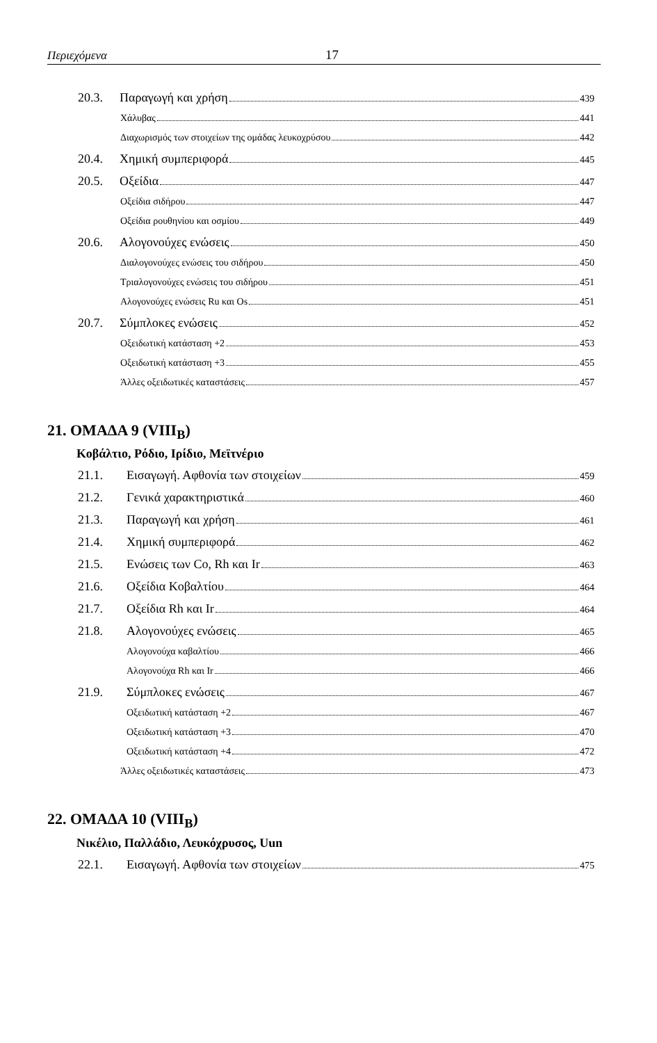Περιεχόμενα 17
20.3. Παραγωγή και χρήση 439
Χάλυβας 441
Διαχωρισμός των στοιχείων της ομάδας λευκοχρύσου 442
20.4. Χημική συμπεριφορά 445
20.5. Οξείδια 447
Οξείδια σιδήρου 447
Οξείδια ρουθηνίου και οσμίου 449
20.6. Αλογονούχες ενώσεις 450
Διαλογονούχες ενώσεις του σιδήρου 450
Τριαλογονούχες ενώσεις του σιδήρου 451
Αλογονούχες ενώσεις Ru και Os 451
20.7. Σύμπλοκες ενώσεις 452
Οξειδωτική κατάσταση +2 453
Οξειδωτική κατάσταση +3 455
Άλλες οξειδωτικές καταστάσεις 457
21. ΟΜΑΔΑ 9 (VIII<sub>B</sub>)
Κοβάλτιο, Ρόδιο, Ιρίδιο, Μεϊτνέριο
21.1. Εισαγωγή. Αφθονία των στοιχείων 459
21.2. Γενικά χαρακτηριστικά 460
21.3. Παραγωγή και χρήση 461
21.4. Χημική συμπεριφορά 462
21.5. Ενώσεις των Co, Rh και Ir 463
21.6. Οξείδια Κοβαλτίου 464
21.7. Οξείδια Rh και Ir 464
21.8. Αλογονούχες ενώσεις 465
Αλογονούχα καβαλτίου 466
Αλογονούχα Rh και Ir 466
21.9. Σύμπλοκες ενώσεις 467
Οξειδωτική κατάσταση +2 467
Οξειδωτική κατάσταση +3 470
Οξειδωτική κατάσταση +4 472
Άλλες οξειδωτικές καταστάσεις 473
22. ΟΜΑΔΑ 10 (VIII<sub>B</sub>)
Νικέλιο, Παλλάδιο, Λευκόχρυσος, Uun
22.1. Εισαγωγή. Αφθονία των στοιχείων 475